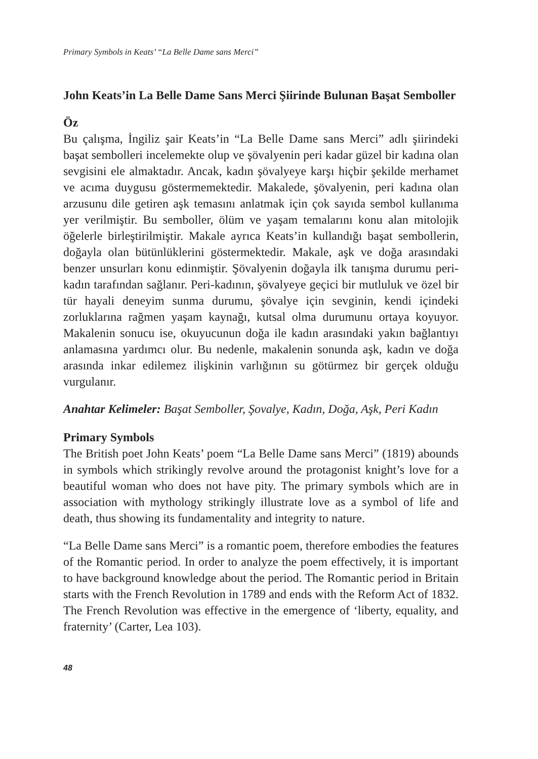Primary Symbols in Keats’ “La Belle Dame sans Merci”
John Keats’in La Belle Dame Sans Merci Şiirinde Bulunan Başat Semboller
Öz
Bu çalışma, İngiliz şair Keats’in “La Belle Dame sans Merci” adlı şiirindeki başat sembolleri incelemekte olup ve şövalyenin peri kadar güzel bir kadına olan sevgisini ele almaktadır. Ancak, kadın şövalyeye karşı hiçbir şekilde merhamet ve acıma duygusu göstermemektedir. Makalede, şövalyenin, peri kadına olan arzusunu dile getiren aşk temasını anlatmak için çok sayıda sembol kullanıma yer verilmiştir. Bu semboller, ölüm ve yaşam temalarını konu alan mitolojik öğelerle birleştirilmiştir. Makale ayrıca Keats’in kullandığı başat sembollerin, doğayla olan bütünlüklerini göstermektedir. Makale, aşk ve doğa arasındaki benzer unsurları konu edinmiştir. Şövalyenin doğayla ilk tanışma durumu peri-kadın tarafından sağlanır. Peri-kadının, şövalyeye geçici bir mutluluk ve özel bir tür hayali deneyim sunma durumu, şövalye için sevginin, kendi içindeki zorluklarına rağmen yaşam kaynağı, kutsal olma durumunu ortaya koyuyor. Makalenin sonucu ise, okuyucunun doğa ile kadın arasındaki yakın bağlantıyı anlamasına yardımcı olur. Bu nedenle, makalenin sonunda aşk, kadın ve doğa arasında inkar edilemez ilişkinin varlığının su götürmez bir gerçek olduğu vurgulanır.
Anahtar Kelimeler: Başat Semboller, Şovalye, Kadın, Doğa, Aşk, Peri Kadın
Primary Symbols
The British poet John Keats’ poem “La Belle Dame sans Merci” (1819) abounds in symbols which strikingly revolve around the protagonist knight’s love for a beautiful woman who does not have pity. The primary symbols which are in association with mythology strikingly illustrate love as a symbol of life and death, thus showing its fundamentality and integrity to nature.
“La Belle Dame sans Merci” is a romantic poem, therefore embodies the features of the Romantic period. In order to analyze the poem effectively, it is important to have background knowledge about the period. The Romantic period in Britain starts with the French Revolution in 1789 and ends with the Reform Act of 1832. The French Revolution was effective in the emergence of ‘liberty, equality, and fraternity’ (Carter, Lea 103).
48